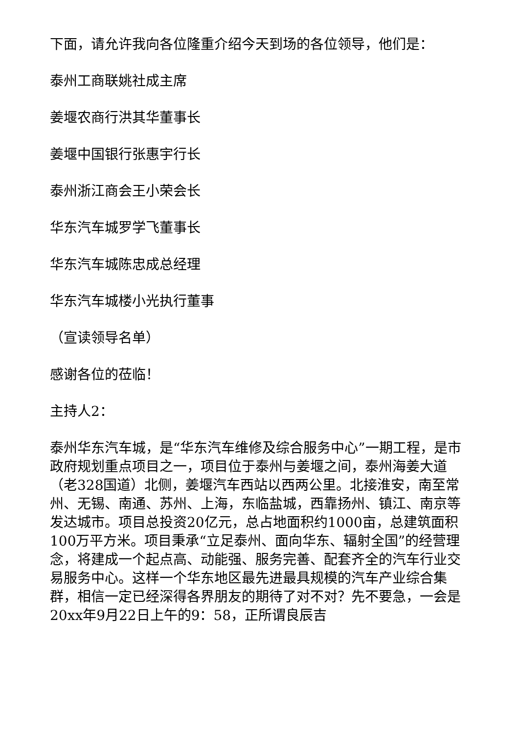下面，请允许我向各位隆重介绍今天到场的各位领导，他们是：
泰州工商联姚社成主席
姜堰农商行洪其华董事长
姜堰中国银行张惠宇行长
泰州浙江商会王小荣会长
华东汽车城罗学飞董事长
华东汽车城陈忠成总经理
华东汽车城楼小光执行董事
（宣读领导名单）
感谢各位的莅临！
主持人2：
泰州华东汽车城，是“华东汽车维修及综合服务中心”一期工程，是市政府规划重点项目之一，项目位于泰州与姜堰之间，泰州海姜大道（老328国道）北侧，姜堰汽车西站以西两公里。北接淮安，南至常州、无锡、南通、苏州、上海，东临盐城，西靠扬州、镇江、南京等发达城市。项目总投资20亿元，总占地面积约1000亩，总建筑面积100万平方米。项目秉承“立足泰州、面向华东、辐射全国”的经营理念，将建成一个起点高、动能强、服务完善、配套齐全的汽车行业交易服务中心。这样一个华东地区最先进最具规模的汽车产业综合集群，相信一定已经深得各界朋友的期待了对不对？先不要急，一会是20xx年9月22日上午的9：58，正所谓良辰吉